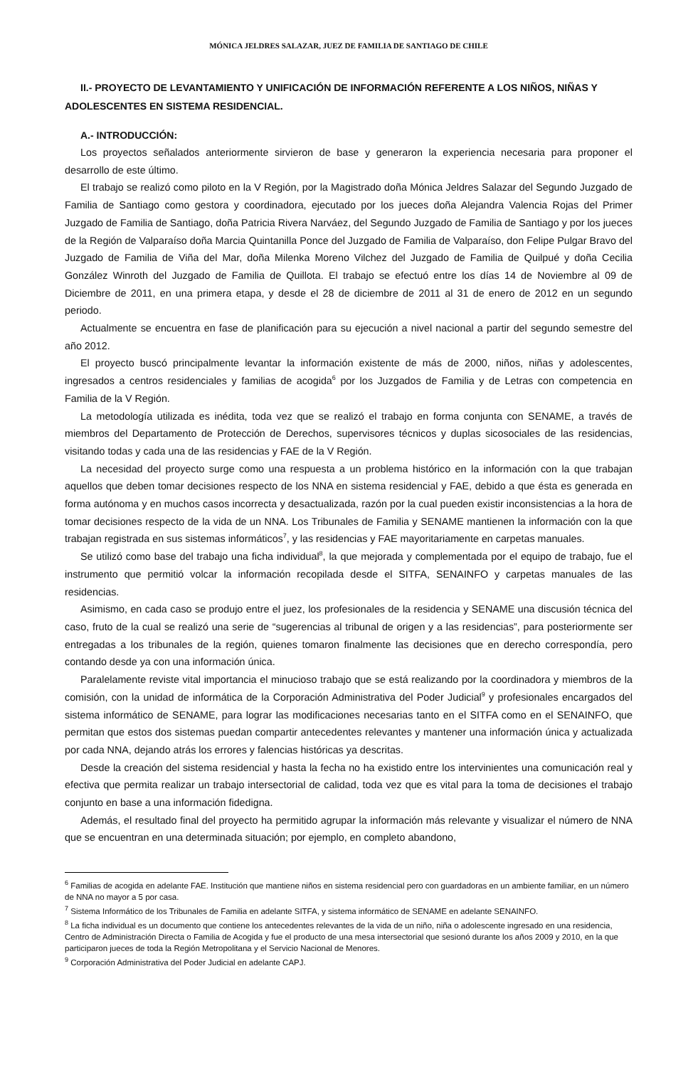MÓNICA JELDRES SALAZAR, JUEZ DE FAMILIA DE SANTIAGO DE CHILE
II.- PROYECTO DE LEVANTAMIENTO Y UNIFICACIÓN DE INFORMACIÓN REFERENTE A LOS NIÑOS, NIÑAS Y ADOLESCENTES EN SISTEMA RESIDENCIAL.
A.- INTRODUCCIÓN:
Los proyectos señalados anteriormente sirvieron de base y generaron la experiencia necesaria para proponer el desarrollo de este último.
El trabajo se realizó como piloto en la V Región, por la Magistrado doña Mónica Jeldres Salazar del Segundo Juzgado de Familia de Santiago como gestora y coordinadora, ejecutado por los jueces doña Alejandra Valencia Rojas del Primer Juzgado de Familia de Santiago, doña Patricia Rivera Narváez, del Segundo Juzgado de Familia de Santiago y por los jueces de la Región de Valparaíso doña Marcia Quintanilla Ponce del Juzgado de Familia de Valparaíso, don Felipe Pulgar Bravo del Juzgado de Familia de Viña del Mar, doña Milenka Moreno Vilchez del Juzgado de Familia de Quilpué y doña Cecilia González Winroth del Juzgado de Familia de Quillota. El trabajo se efectuó entre los días 14 de Noviembre al 09 de Diciembre de 2011, en una primera etapa, y desde el 28 de diciembre de 2011 al 31 de enero de 2012 en un segundo periodo.
Actualmente se encuentra en fase de planificación para su ejecución a nivel nacional a partir del segundo semestre del año 2012.
El proyecto buscó principalmente levantar la información existente de más de 2000, niños, niñas y adolescentes, ingresados a centros residenciales y familias de acogida<sup>6</sup> por los Juzgados de Familia y de Letras con competencia en Familia de la V Región.
La metodología utilizada es inédita, toda vez que se realizó el trabajo en forma conjunta con SENAME, a través de miembros del Departamento de Protección de Derechos, supervisores técnicos y duplas sicosociales de las residencias, visitando todas y cada una de las residencias y FAE de la V Región.
La necesidad del proyecto surge como una respuesta a un problema histórico en la información con la que trabajan aquellos que deben tomar decisiones respecto de los NNA en sistema residencial y FAE, debido a que ésta es generada en forma autónoma y en muchos casos incorrecta y desactualizada, razón por la cual pueden existir inconsistencias a la hora de tomar decisiones respecto de la vida de un NNA. Los Tribunales de Familia y SENAME mantienen la información con la que trabajan registrada en sus sistemas informáticos<sup>7</sup>, y las residencias y FAE mayoritariamente en carpetas manuales.
Se utilizó como base del trabajo una ficha individual<sup>8</sup>, la que mejorada y complementada por el equipo de trabajo, fue el instrumento que permitió volcar la información recopilada desde el SITFA, SENAINFO y carpetas manuales de las residencias.
Asimismo, en cada caso se produjo entre el juez, los profesionales de la residencia y SENAME una discusión técnica del caso, fruto de la cual se realizó una serie de “sugerencias al tribunal de origen y a las residencias”, para posteriormente ser entregadas a los tribunales de la región, quienes tomaron finalmente las decisiones que en derecho correspondía, pero contando desde ya con una información única.
Paralelamente reviste vital importancia el minucioso trabajo que se está realizando por la coordinadora y miembros de la comisión, con la unidad de informática de la Corporación Administrativa del Poder Judicial<sup>9</sup> y profesionales encargados del sistema informático de SENAME, para lograr las modificaciones necesarias tanto en el SITFA como en el SENAINFO, que permitan que estos dos sistemas puedan compartir antecedentes relevantes y mantener una información única y actualizada por cada NNA, dejando atrás los errores y falencias históricas ya descritas.
Desde la creación del sistema residencial y hasta la fecha no ha existido entre los intervinientes una comunicación real y efectiva que permita realizar un trabajo intersectorial de calidad, toda vez que es vital para la toma de decisiones el trabajo conjunto en base a una información fidedigna.
Además, el resultado final del proyecto ha permitido agrupar la información más relevante y visualizar el número de NNA que se encuentran en una determinada situación; por ejemplo, en completo abandono,
<sup>6</sup> Familias de acogida en adelante FAE. Institución que mantiene niños en sistema residencial pero con guardadoras en un ambiente familiar, en un número de NNA no mayor a 5 por casa.
<sup>7</sup> Sistema Informático de los Tribunales de Familia en adelante SITFA, y sistema informático de SENAME en adelante SENAINFO.
<sup>8</sup> La ficha individual es un documento que contiene los antecedentes relevantes de la vida de un niño, niña o adolescente ingresado en una residencia, Centro de Administración Directa o Familia de Acogida y fue el producto de una mesa intersectorial que sesionó durante los años 2009 y 2010, en la que participaron jueces de toda la Región Metropolitana y el Servicio Nacional de Menores.
<sup>9</sup> Corporación Administrativa del Poder Judicial en adelante CAPJ.